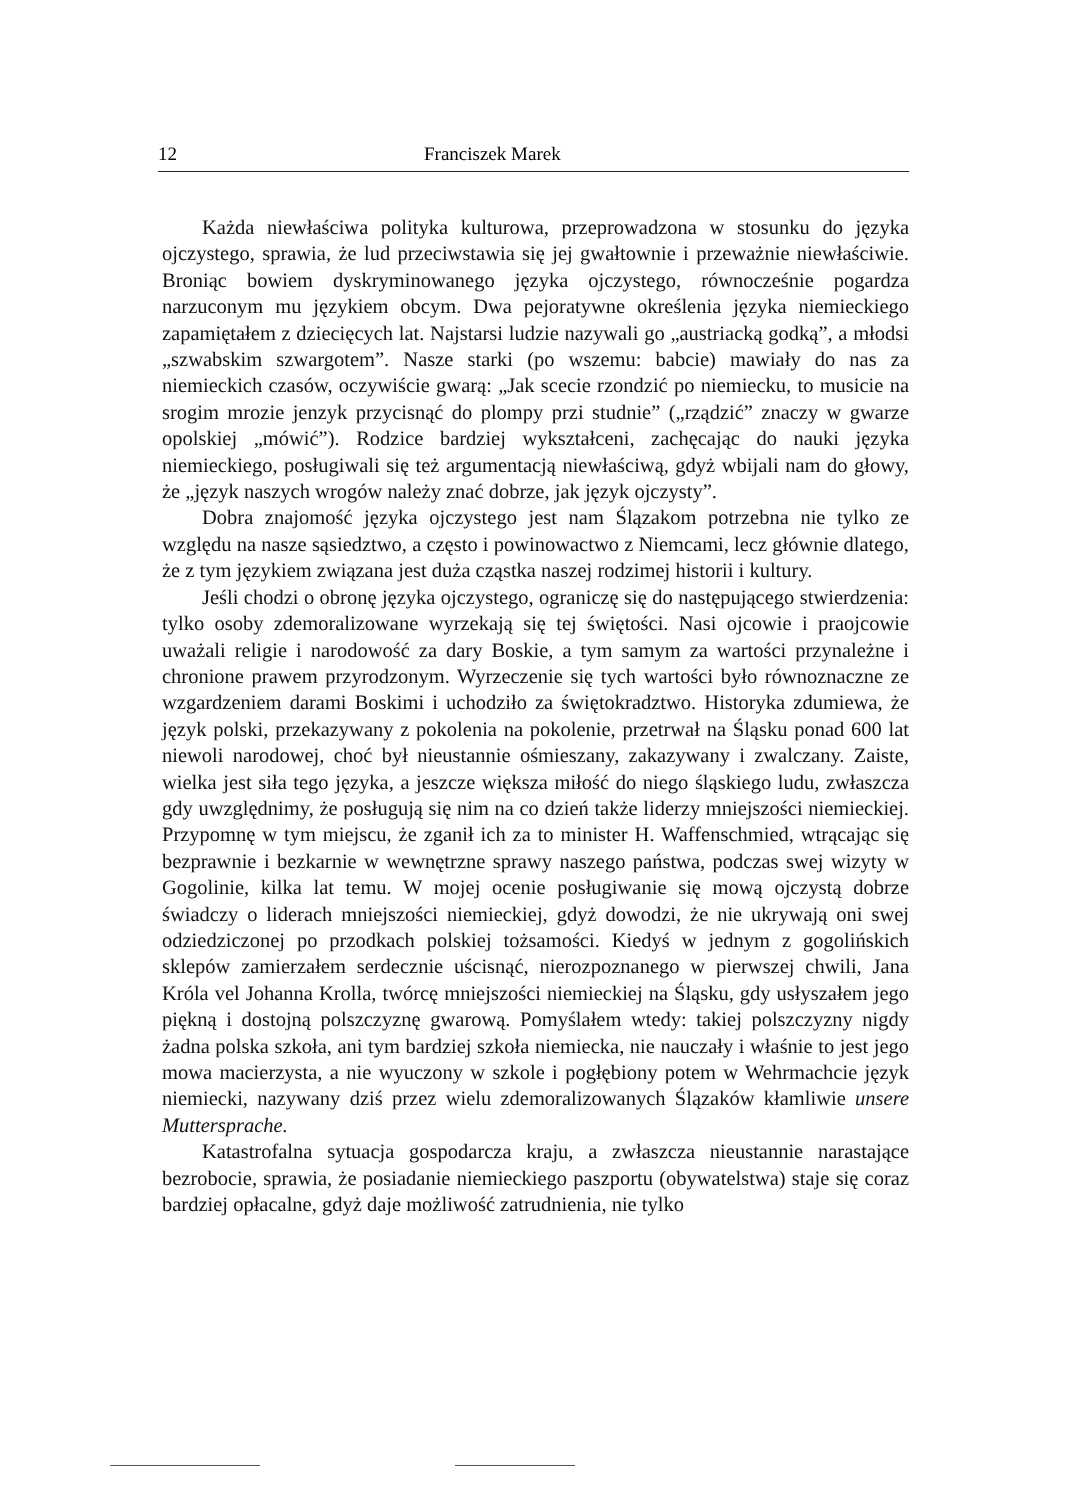12 Franciszek Marek
Każda niewłaściwa polityka kulturowa, przeprowadzona w stosunku do języka ojczystego, sprawia, że lud przeciwstawia się jej gwałtownie i przeważnie niewłaściwie. Broniąc bowiem dyskryminowanego języka ojczystego, równocześnie pogardza narzuconym mu językiem obcym. Dwa pejoratywne określenia języka niemieckiego zapamiętałem z dziecięcych lat. Najstarsi ludzie nazywali go „austriacką godką”, a młodsi „szwabskim szwargotem”. Nasze starki (po wszemu: babcie) mawiały do nas za niemieckich czasów, oczywiście gwarą: „Jak scecie rzondzić po niemiecku, to musicie na srogim mrozie jenzyk przycisnąć do plompy przi studnie” („rządzić” znaczy w gwarze opolskiej „mówić”). Rodzice bardziej wykształceni, zachęcając do nauki języka niemieckiego, posługiwali się też argumentacją niewłaściwą, gdyż wbijali nam do głowy, że „język naszych wrogów należy znać dobrze, jak język ojczysty”.
Dobra znajomość języka ojczystego jest nam Ślązakom potrzebna nie tylko ze względu na nasze sąsiedztwo, a często i powinowactwo z Niemcami, lecz głównie dlatego, że z tym językiem związana jest duża cząstka naszej rodzimej historii i kultury.
Jeśli chodzi o obronę języka ojczystego, ograniczę się do następującego stwierdzenia: tylko osoby zdemoralizowane wyrzekają się tej świętości. Nasi ojcowie i praojcowie uważali religie i narodowość za dary Boskie, a tym samym za wartości przynależne i chronione prawem przyrodzonym. Wyrzeczenie się tych wartości było równoznaczne ze wzgardzeniem darami Boskimi i uchodziło za świętokradztwo. Historyka zdumiewa, że język polski, przekazywany z pokolenia na pokolenie, przetrwał na Śląsku ponad 600 lat niewoli narodowej, choć był nieustannie ośmieszany, zakazywany i zwalczany. Zaiste, wielka jest siła tego języka, a jeszcze większa miłość do niego śląskiego ludu, zwłaszcza gdy uwzględnimy, że posługują się nim na co dzień także liderzy mniejszości niemieckiej. Przypomnę w tym miejscu, że zganił ich za to minister H. Waffenschmied, wtrącając się bezprawnie i bezkarnie w wewnętrzne sprawy naszego państwa, podczas swej wizyty w Gogolinie, kilka lat temu. W mojej ocenie posługiwanie się mową ojczystą dobrze świadczy o liderach mniejszości niemieckiej, gdyż dowodzi, że nie ukrywają oni swej odziedziczonej po przodkach polskiej tożsamości. Kiedyś w jednym z gogolińskich sklepów zamierzałem serdecznie uścisnąć, nierozpoznanego w pierwszej chwili, Jana Króla vel Johanna Krolla, twórcę mniejszości niemieckiej na Śląsku, gdy usłyszałem jego piękną i dostojną polszczyznę gwarową. Pomyślałem wtedy: takiej polszczyzny nigdy żadna polska szkoła, ani tym bardziej szkoła niemiecka, nie nauczały i właśnie to jest jego mowa macierzysta, a nie wyuczony w szkole i pogłębiony potem w Wehrmachcie język niemiecki, nazywany dziś przez wielu zdemoralizowanych Ślązaków kłamliwie unsere Muttersprache.
Katastrofalna sytuacja gospodarcza kraju, a zwłaszcza nieustannie narastające bezrobocie, sprawia, że posiadanie niemieckiego paszportu (obywatelstwa) staje się coraz bardziej opłacalne, gdyż daje możliwość zatrudnienia, nie tylko